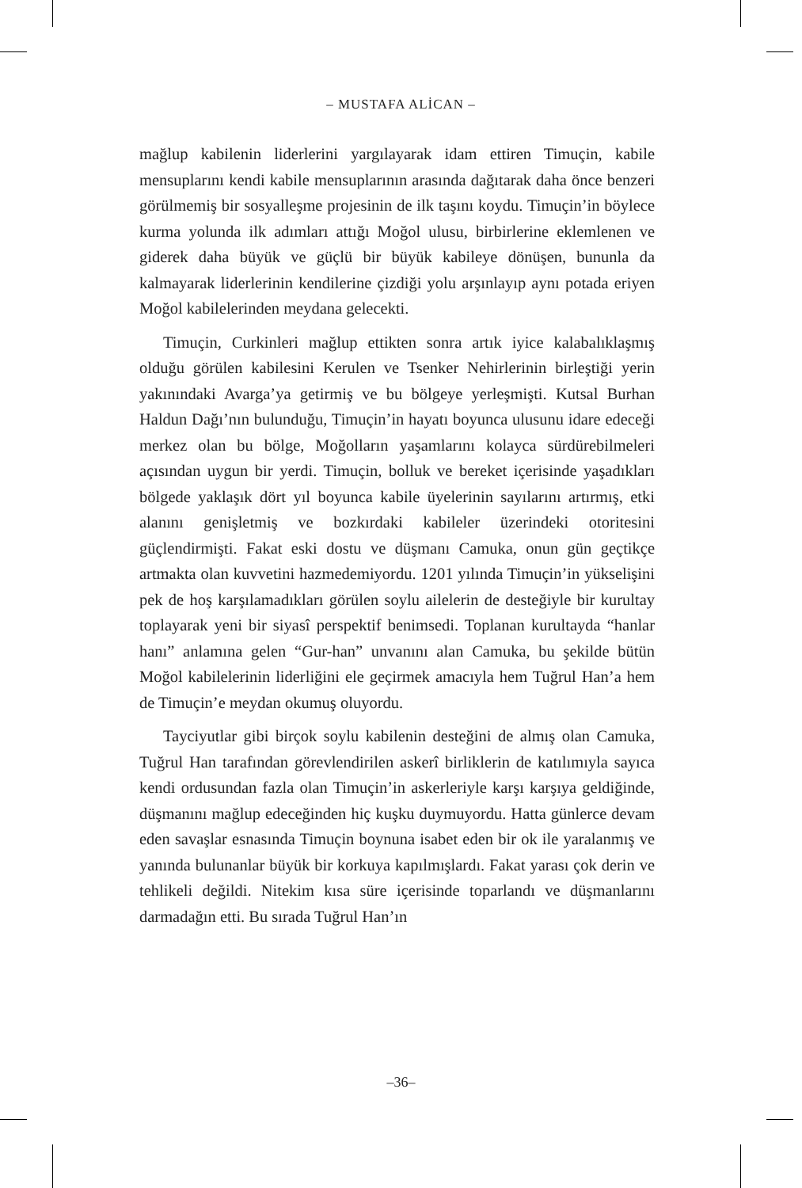– MUSTAFA ALİCAN –
mağlup kabilenin liderlerini yargılayarak idam ettiren Timuçin, kabile mensuplarını kendi kabile mensuplarının arasında dağıtarak daha önce benzeri görülmemiş bir sosyalleşme projesinin de ilk taşını koydu. Timuçin’in böylece kurma yolunda ilk adımları attığı Moğol ulusu, birbirlerine eklemlenen ve giderek daha büyük ve güçlü bir büyük kabileye dönüşen, bununla da kalmayarak liderlerinin kendilerine çizdiği yolu arşınlayıp aynı potada eriyen Moğol kabilelerinden meydana gelecekti.
Timuçin, Curkinleri mağlup ettikten sonra artık iyice kalabalıklaşmış olduğu görülen kabilesini Kerulen ve Tsenker Nehirlerinin birleştiği yerin yakınındaki Avarga’ya getirmiş ve bu bölgeye yerleşmişti. Kutsal Burhan Haldun Dağı’nın bulunduğu, Timuçin’in hayatı boyunca ulusunu idare edeceği merkez olan bu bölge, Moğolların yaşamlarını kolayca sürdürebilmeleri açısından uygun bir yerdi. Timuçin, bolluk ve bereket içerisinde yaşadıkları bölgede yaklaşık dört yıl boyunca kabile üyelerinin sayılarını artırmış, etki alanını genişletmiş ve bozkırdaki kabileler üzerindeki otoritesini güçlendirmişti. Fakat eski dostu ve düşmanı Camuka, onun gün geçtikçe artmakta olan kuvvetini hazmedemiyordu. 1201 yılında Timuçin’in yükselişini pek de hoş karşılamadıkları görülen soylu ailelerin de desteğiyle bir kurultay toplayarak yeni bir siyasî perspektif benimsedi. Toplanan kurultayda “hanlar hanı” anlamına gelen “Gur-han” unvanını alan Camuka, bu şekilde bütün Moğol kabilelerinin liderliğini ele geçirmek amacıyla hem Tuğrul Han’a hem de Timuçin’e meydan okumuş oluyordu.
Tayciyutlar gibi birçok soylu kabilenin desteğini de almış olan Camuka, Tuğrul Han tarafından görevlendirilen askerî birliklerin de katılımıyla sayıca kendi ordusundan fazla olan Timuçin’in askerleriyle karşı karşıya geldiğinde, düşmanını mağlup edeceğinden hiç kuşku duymuyordu. Hatta günlerce devam eden savaşlar esnasında Timuçin boynuna isabet eden bir ok ile yaralanmış ve yanında bulunanlar büyük bir korkuya kapılmışlardı. Fakat yarası çok derin ve tehlikeli değildi. Nitekim kısa süre içerisinde toparlandı ve düşmanlarını darmadağın etti. Bu sırada Tuğrul Han’ın
–36–